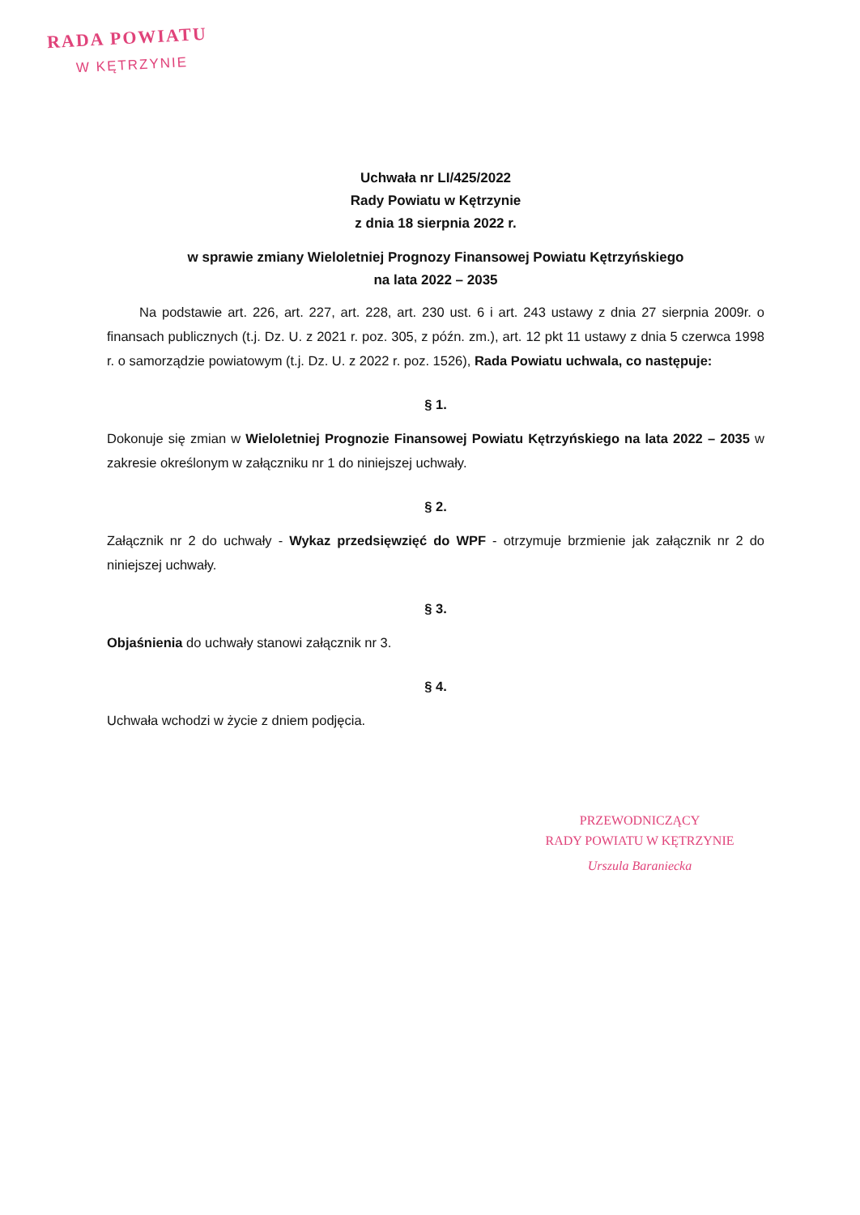RADA POWIATU
W KĘTRZYNIE
Uchwała nr LI/425/2022
Rady Powiatu w Kętrzynie
z dnia 18 sierpnia 2022 r.
w sprawie zmiany Wieloletniej Prognozy Finansowej Powiatu Kętrzyńskiego
na lata 2022 – 2035
Na podstawie art. 226, art. 227, art. 228, art. 230 ust. 6 i art. 243 ustawy z dnia 27 sierpnia 2009r. o finansach publicznych (t.j. Dz. U. z 2021 r. poz. 305, z późn. zm.), art. 12 pkt 11 ustawy z dnia 5 czerwca 1998 r. o samorządzie powiatowym (t.j. Dz. U. z 2022 r. poz. 1526), Rada Powiatu uchwala, co następuje:
§ 1.
Dokonuje się zmian w Wieloletniej Prognozie Finansowej Powiatu Kętrzyńskiego na lata 2022 – 2035 w zakresie określonym w załączniku nr 1 do niniejszej uchwały.
§ 2.
Załącznik nr 2 do uchwały - Wykaz przedsięwzięć do WPF - otrzymuje brzmienie jak załącznik nr 2 do niniejszej uchwały.
§ 3.
Objaśnienia do uchwały stanowi załącznik nr 3.
§ 4.
Uchwała wchodzi w życie z dniem podjęcia.
PRZEWODNICZĄCY
RADY POWIATU W KĘTRZYNIE
Urszula Baraniecka